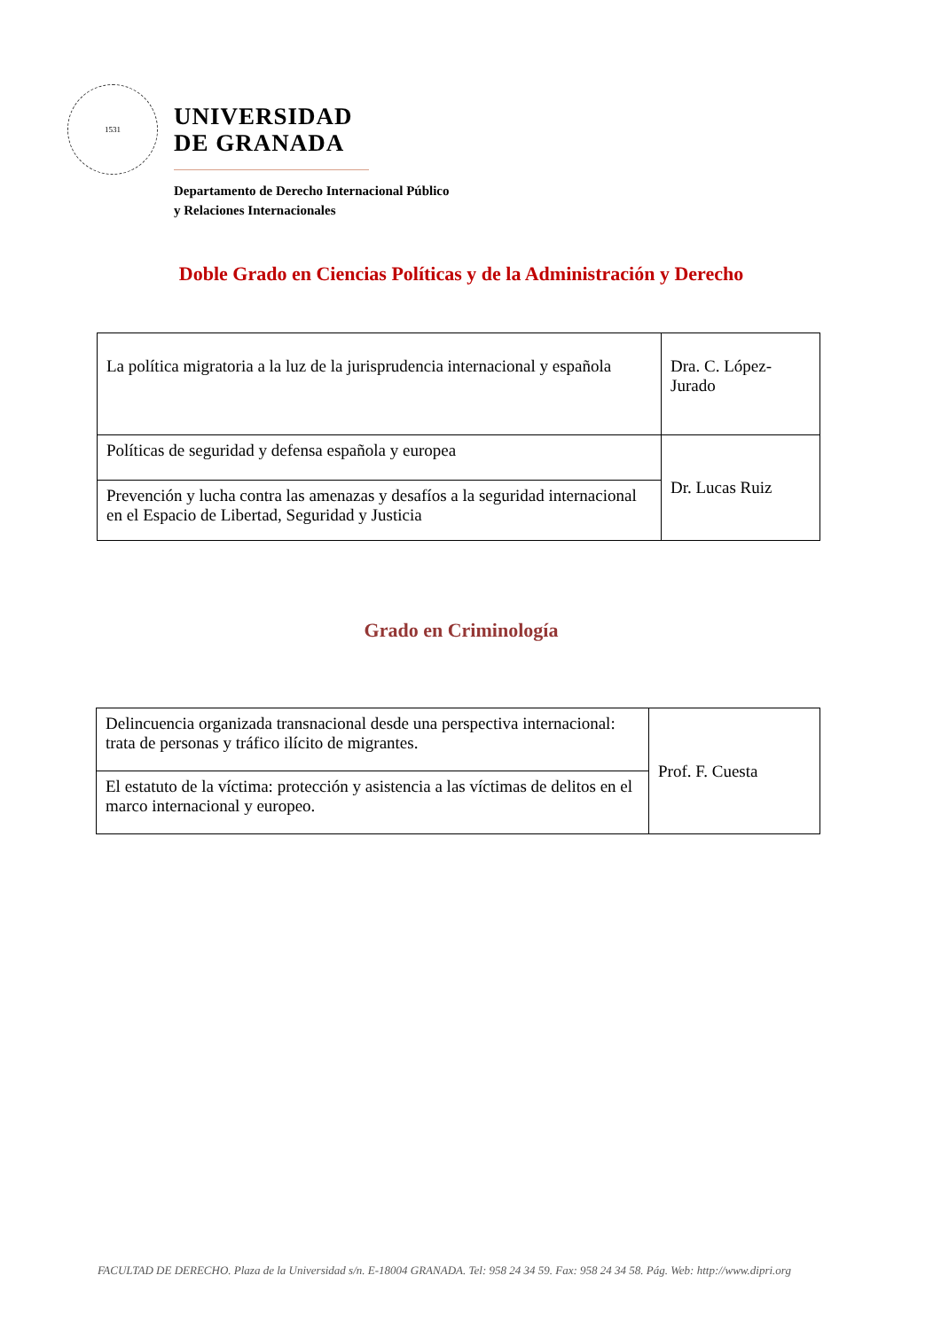1531
UNIVERSIDAD
DE GRANADA
Departamento de Derecho Internacional Público
y Relaciones Internacionales
Doble Grado en Ciencias Políticas y de la Administración y Derecho
| La política migratoria a la luz de la jurisprudencia internacional y española | Dra. C. López-Jurado |
| Políticas de seguridad y defensa española y europea | Dr. Lucas Ruiz |
| Prevención y lucha contra las amenazas y desafíos a la seguridad internacional en el Espacio de Libertad, Seguridad y Justicia | |
Grado en Criminología
| Delincuencia organizada transnacional desde una perspectiva internacional: trata de personas y tráfico ilícito de migrantes. | Prof. F. Cuesta |
| El estatuto de la víctima: protección y asistencia a las víctimas de delitos en el marco internacional y europeo. | |
FACULTAD DE DERECHO. Plaza de la Universidad s/n. E-18004 GRANADA. Tel: 958 24 34 59. Fax: 958 24 34 58. Pág. Web: http://www.dipri.org